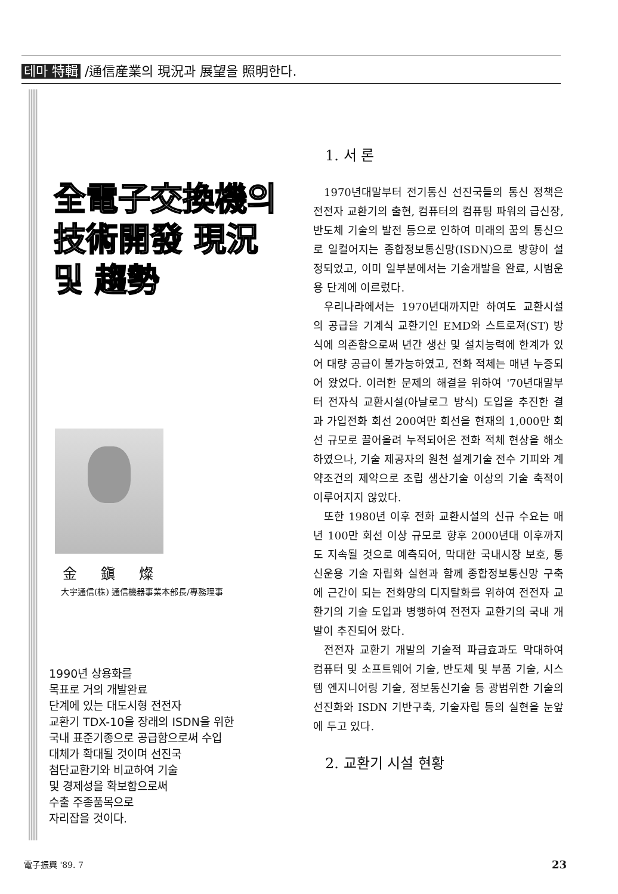테마 特輯 /通信産業의 現況과 展望을 照明한다.
全電子交換機의
技術開發 現況
및 趨勢
金鎭燦
大宇通信(株) 通信機器事業本部長/專務理事
1990년 상용화를
목표로 거의 개발완료
단계에 있는 대도시형 전전자
교환기 TDX-10을 장래의 ISDN을 위한
국내 표준기종으로 공급함으로써 수입
대체가 확대될 것이며 선진국
첨단교환기와 비교하여 기술
및 경제성을 확보함으로써
수출 주종품목으로
자리잡을 것이다.
1. 서 론
1970년대말부터 전기통신 선진국들의 통신 정책은 전전자 교환기의 출현, 컴퓨터의 컴퓨팅 파워의 급신장, 반도체 기술의 발전 등으로 인하여 미래의 꿈의 통신으로 일컬어지는 종합정보통신망(ISDN)으로 방향이 설정되었고, 이미 일부분에서는 기술개발을 완료, 시범운용 단계에 이르렀다.
우리나라에서는 1970년대까지만 하여도 교환시설의 공급을 기계식 교환기인 EMD와 스트로져(ST) 방식에 의존함으로써 년간 생산 및 설치능력에 한계가 있어 대량 공급이 불가능하였고, 전화 적체는 매년 누증되어 왔었다. 이러한 문제의 해결을 위하여 '70년대말부터 전자식 교환시설(아날로그 방식) 도입을 추진한 결과 가입전화 회선 200여만 회선을 현재의 1,000만 회선 규모로 끌어올려 누적되어온 전화 적체 현상을 해소하였으나, 기술 제공자의 원천 설계기술 전수 기피와 계약조건의 제약으로 조립 생산기술 이상의 기술 축적이 이루어지지 않았다.
또한 1980년 이후 전화 교환시설의 신규 수요는 매년 100만 회선 이상 규모로 향후 2000년대 이후까지도 지속될 것으로 예측되어, 막대한 국내시장 보호, 통신운용 기술 자립화 실현과 함께 종합정보통신망 구축에 근간이 되는 전화망의 디지탈화를 위하여 전전자 교환기의 기술 도입과 병행하여 전전자 교환기의 국내 개발이 추진되어 왔다.
전전자 교환기 개발의 기술적 파급효과도 막대하여 컴퓨터 및 소프트웨어 기술, 반도체 및 부품 기술, 시스템 엔지니어링 기술, 정보통신기술 등 광범위한 기술의 선진화와 ISDN 기반구축, 기술자립 등의 실현을 눈앞에 두고 있다.
2. 교환기 시설 현황
電子振興 '89. 7 23